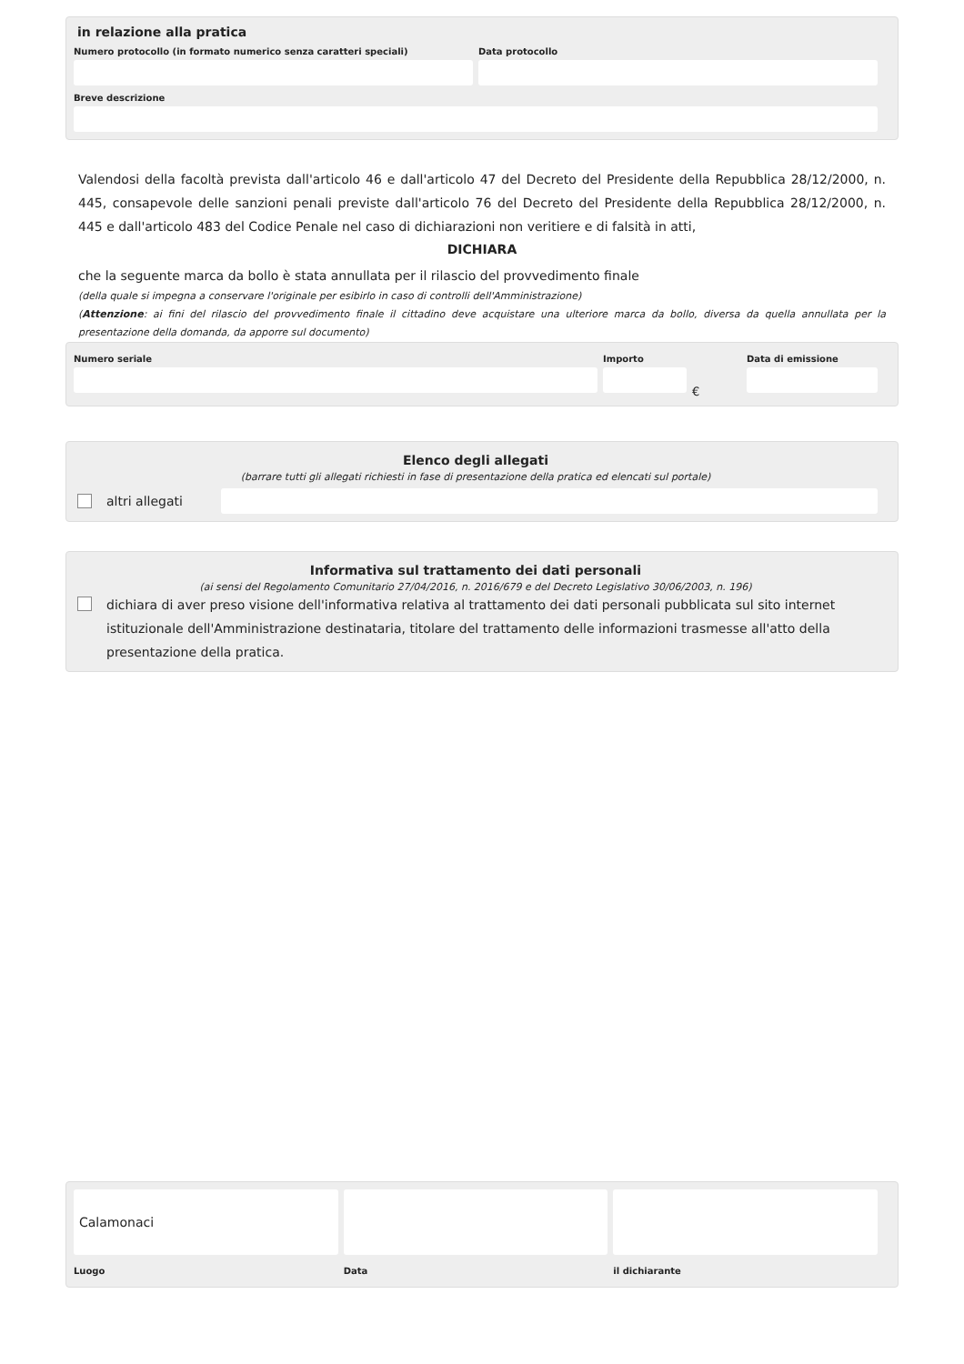in relazione alla pratica
Numero protocollo (in formato numerico senza caratteri speciali)
Data protocollo
Breve descrizione
Valendosi della facoltà prevista dall'articolo 46 e dall'articolo 47 del Decreto del Presidente della Repubblica 28/12/2000, n. 445, consapevole delle sanzioni penali previste dall'articolo 76 del Decreto del Presidente della Repubblica 28/12/2000, n. 445 e dall'articolo 483 del Codice Penale nel caso di dichiarazioni non veritiere e di falsità in atti,
DICHIARA
che la seguente marca da bollo è stata annullata per il rilascio del provvedimento finale
(della quale si impegna a conservare l'originale per esibirlo in caso di controlli dell'Amministrazione)
(Attenzione: ai fini del rilascio del provvedimento finale il cittadino deve acquistare una ulteriore marca da bollo, diversa da quella annullata per la presentazione della domanda, da apporre sul documento)
Numero seriale Importo
€
Data di emissione
Elenco degli allegati
(barrare tutti gli allegati richiesti in fase di presentazione della pratica ed elencati sul portale)
altri allegati
Informativa sul trattamento dei dati personali
(ai sensi del Regolamento Comunitario 27/04/2016, n. 2016/679 e del Decreto Legislativo 30/06/2003, n. 196)
dichiara di aver preso visione dell'informativa relativa al trattamento dei dati personali pubblicata sul sito internet istituzionale dell'Amministrazione destinataria, titolare del trattamento delle informazioni trasmesse all'atto della presentazione della pratica.
Calamonaci
Luogo
Data il dichiarante